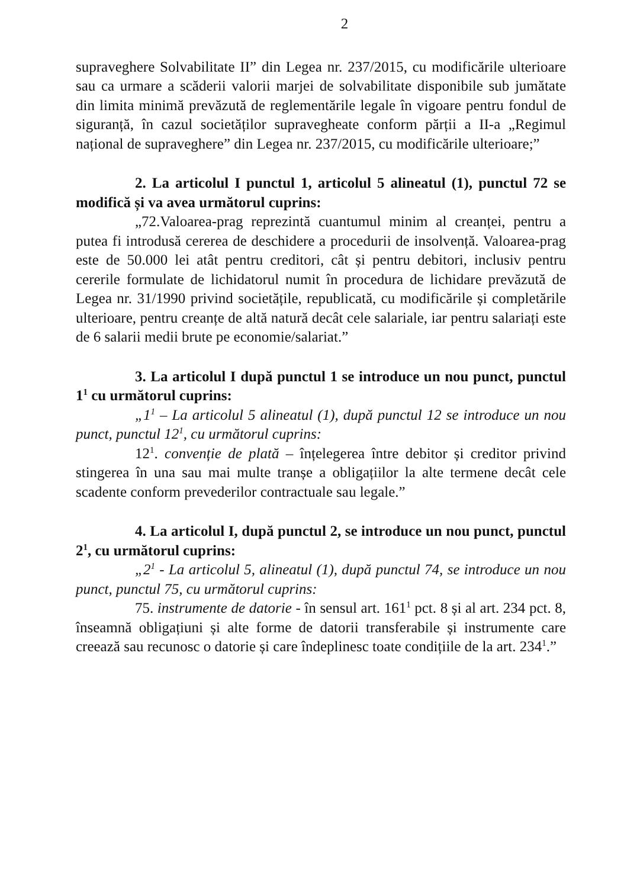2
supraveghere Solvabilitate II” din Legea nr. 237/2015, cu modificările ulterioare sau ca urmare a scăderii valorii marjei de solvabilitate disponibile sub jumătate din limita minimă prevăzută de reglementările legale în vigoare pentru fondul de siguranță, în cazul societăților supravegheate conform părții a II-a „Regimul național de supraveghere” din Legea nr. 237/2015, cu modificările ulterioare;”
2. La articolul I punctul 1, articolul 5 alineatul (1), punctul 72 se modifică și va avea următorul cuprins:
„72.Valoarea-prag reprezintă cuantumul minim al creanței, pentru a putea fi introdusă cererea de deschidere a procedurii de insolvență. Valoarea-prag este de 50.000 lei atât pentru creditori, cât și pentru debitori, inclusiv pentru cererile formulate de lichidatorul numit în procedura de lichidare prevăzută de Legea nr. 31/1990 privind societățile, republicată, cu modificările și completările ulterioare, pentru creanțe de altă natură decât cele salariale, iar pentru salariați este de 6 salarii medii brute pe economie/salariat.”
3. La articolul I după punctul 1 se introduce un nou punct, punctul 1<sup>1</sup> cu următorul cuprins:
„1<sup>1</sup> – La articolul 5 alineatul (1), după punctul 12 se introduce un nou punct, punctul 12<sup>1</sup>, cu următorul cuprins:
12<sup>1</sup>. convenție de plată – înțelegerea între debitor și creditor privind stingerea în una sau mai multe tranșe a obligațiilor la alte termene decât cele scadente conform prevederilor contractuale sau legale.”
4. La articolul I, după punctul 2, se introduce un nou punct, punctul 2<sup>1</sup>, cu următorul cuprins:
„2<sup>1</sup> - La articolul 5, alineatul (1), după punctul 74, se introduce un nou punct, punctul 75, cu următorul cuprins:
75. instrumente de datorie - în sensul art. 161<sup>1</sup> pct. 8 și al art. 234 pct. 8, înseamnă obligațiuni și alte forme de datorii transferabile și instrumente care creează sau recunosc o datorie și care îndeplinesc toate condițiile de la art. 234<sup>1</sup>.”